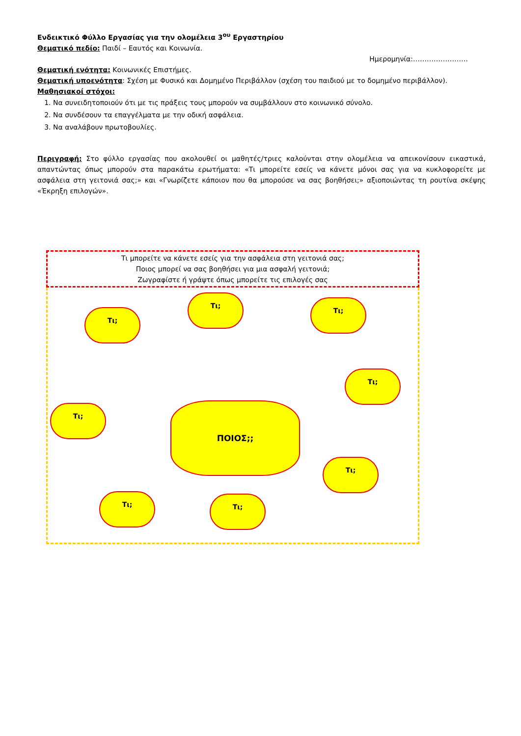Ενδεικτικό Φύλλο Εργασίας για την ολομέλεια 3<sup>ου</sup> Εργαστηρίου
Θεματικό πεδίο: Παιδί – Εαυτός και Κοινωνία.
Ημερομηνία:……………………
Θεματική ενότητα: Κοινωνικές Επιστήμες.
Θεματική υποενότητα: Σχέση με Φυσικό και Δομημένο Περιβάλλον (σχέση του παιδιού με το δομημένο περιβάλλον).
Μαθησιακοί στόχοι:
1. Να συνειδητοποιούν ότι με τις πράξεις τους μπορούν να συμβάλλουν στο κοινωνικό σύνολο.
2. Να συνδέσουν τα επαγγέλματα με την οδική ασφάλεια.
3. Να αναλάβουν πρωτοβουλίες.
Περιγραφή: Στο φύλλο εργασίας που ακολουθεί οι μαθητές/τριες καλούνται στην ολομέλεια να απεικονίσουν εικαστικά, απαντώντας όπως μπορούν στα παρακάτω ερωτήματα: «Τι μπορείτε εσείς να κάνετε μόνοι σας για να κυκλοφορείτε με ασφάλεια στη γειτονιά σας;» και «Γνωρίζετε κάποιον που θα μπορούσε να σας βοηθήσει;» αξιοποιώντας τη ρουτίνα σκέψης «Έκρηξη επιλογών».
Τι μπορείτε να κάνετε εσείς για την ασφάλεια στη γειτονιά σας;
Ποιος μπορεί να σας βοηθήσει για μια ασφαλή γειτονιά;
Ζωγραφίστε ή γράψτε όπως μπορείτε τις επιλογές σας
Τι;
Τι;
Τι;
Τι;
Τι; ΠΟΙΟΣ;;
Τι;
Τι; Τι;